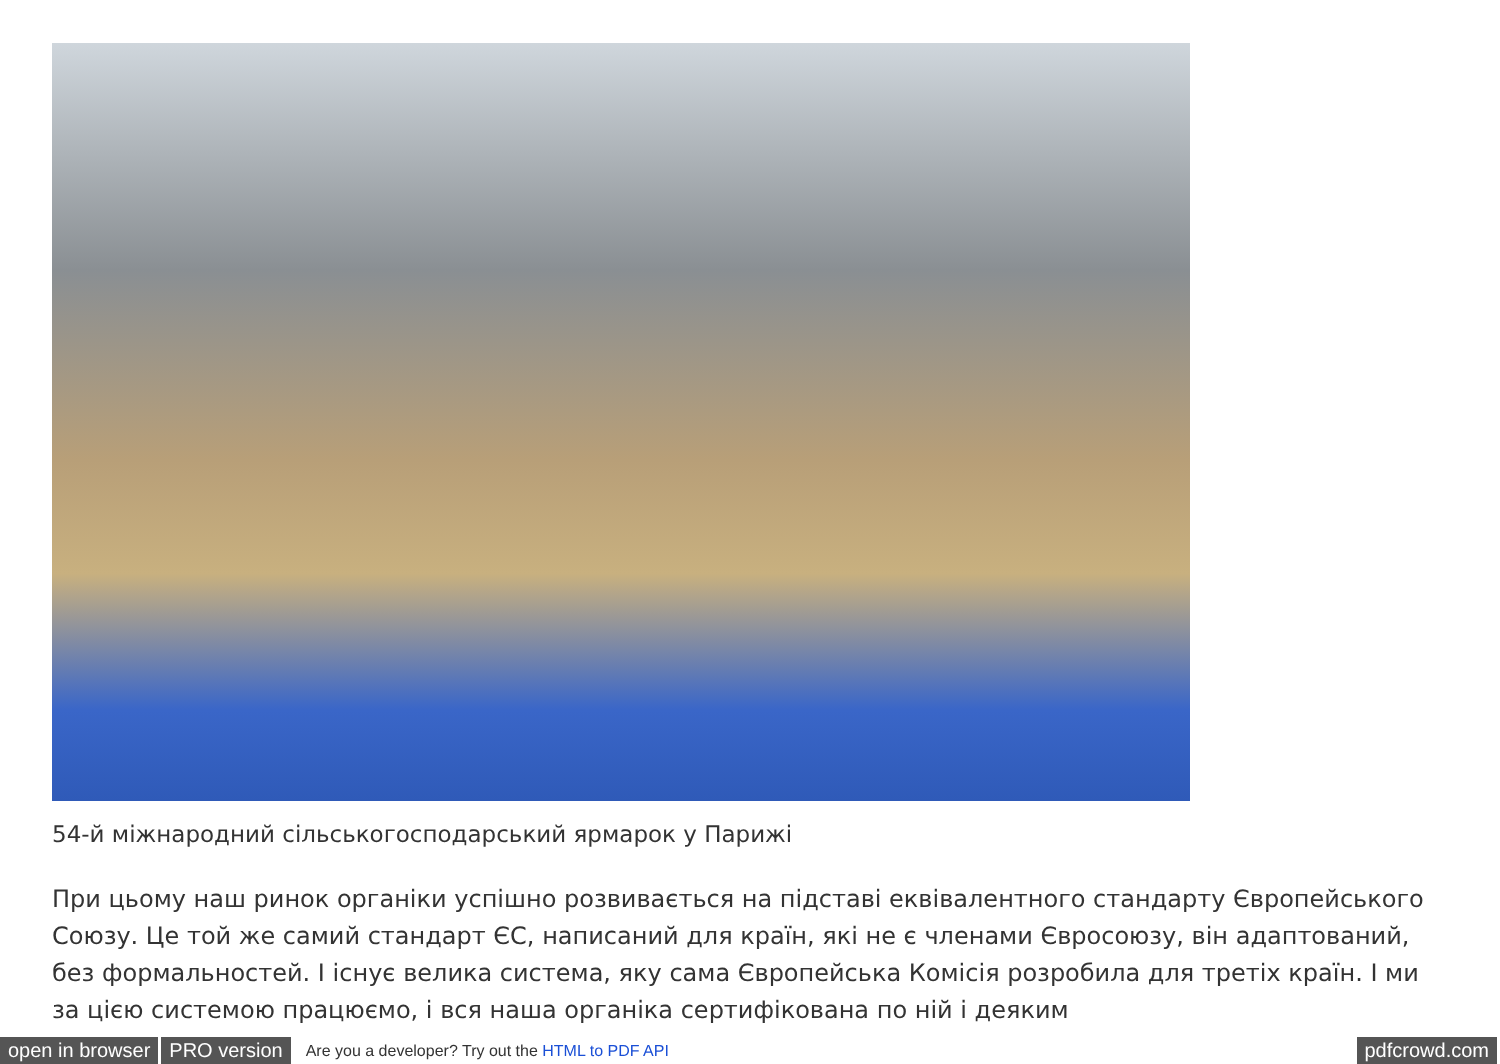54-й міжнародний сільськогосподарський ярмарок у Парижі
При цьому наш ринок органіки успішно розвивається на підставі еквівалентного стандарту Європейського Союзу. Це той же самий стандарт ЄС, написаний для країн, які не є членами Євросоюзу, він адаптований, без формальностей. І існує велика система, яку сама Європейська Комісія розробила для третіх країн. І ми за цією системою працюємо, і вся наша органіка сертифікована по ній і деяким
open in browser PRO version Are you a developer? Try out the HTML to PDF API pdfcrowd.com